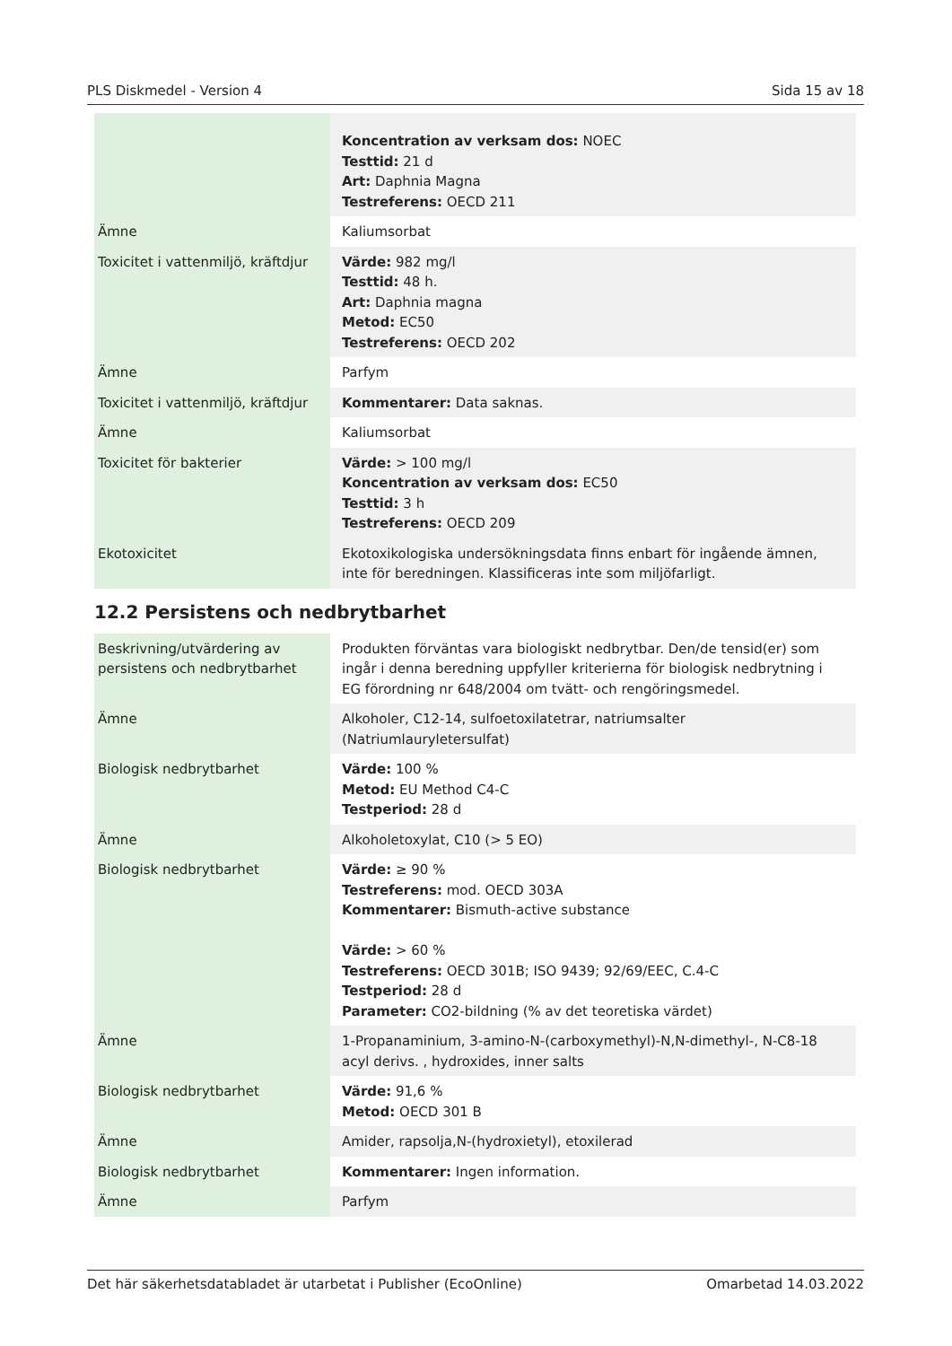PLS Diskmedel - Version 4 Sida 15 av 18
| | Koncentration av verksam dos: NOEC Testtid: 21 d Art: Daphnia Magna Testreferens: OECD 211 |
| Ämne | Kaliumsorbat |
| Toxicitet i vattenmiljö, kräftdjur | Värde: 982 mg/l Testtid: 48 h. Art: Daphnia magna Metod: EC50 Testreferens: OECD 202 |
| Ämne | Parfym |
| Toxicitet i vattenmiljö, kräftdjur | Kommentarer: Data saknas. |
| Ämne | Kaliumsorbat |
| Toxicitet för bakterier | Värde: > 100 mg/l Koncentration av verksam dos: EC50 Testtid: 3 h Testreferens: OECD 209 |
| Ekotoxicitet | Ekotoxikologiska undersökningsdata finns enbart för ingående ämnen, inte för beredningen. Klassificeras inte som miljöfarligt. |
12.2 Persistens och nedbrytbarhet
| Beskrivning/utvärdering av persistens och nedbrytbarhet | Produkten förväntas vara biologiskt nedbrytbar. Den/de tensid(er) som ingår i denna beredning uppfyller kriterierna för biologisk nedbrytning i EG förordning nr 648/2004 om tvätt- och rengöringsmedel. |
| Ämne | Alkoholer, C12-14, sulfoetoxilatetrar, natriumsalter (Natriumlauryletersulfat) |
| Biologisk nedbrytbarhet | Värde: 100 % Metod: EU Method C4-C Testperiod: 28 d |
| Ämne | Alkoholetoxylat, C10 (> 5 EO) |
| Biologisk nedbrytbarhet | Värde: ≥ 90 % Testreferens: mod. OECD 303A Kommentarer: Bismuth-active substance Värde: > 60 % Testreferens: OECD 301B; ISO 9439; 92/69/EEC, C.4-C Testperiod: 28 d Parameter: CO2-bildning (% av det teoretiska värdet) |
| Ämne | 1-Propanaminium, 3-amino-N-(carboxymethyl)-N,N-dimethyl-, N-C8-18 acyl derivs. , hydroxides, inner salts |
| Biologisk nedbrytbarhet | Värde: 91,6 % Metod: OECD 301 B |
| Ämne | Amider, rapsolja,N-(hydroxietyl), etoxilerad |
| Biologisk nedbrytbarhet | Kommentarer: Ingen information. |
| Ämne | Parfym |
Det här säkerhetsdatabladet är utarbetat i Publisher (EcoOnline) Omarbetad 14.03.2022